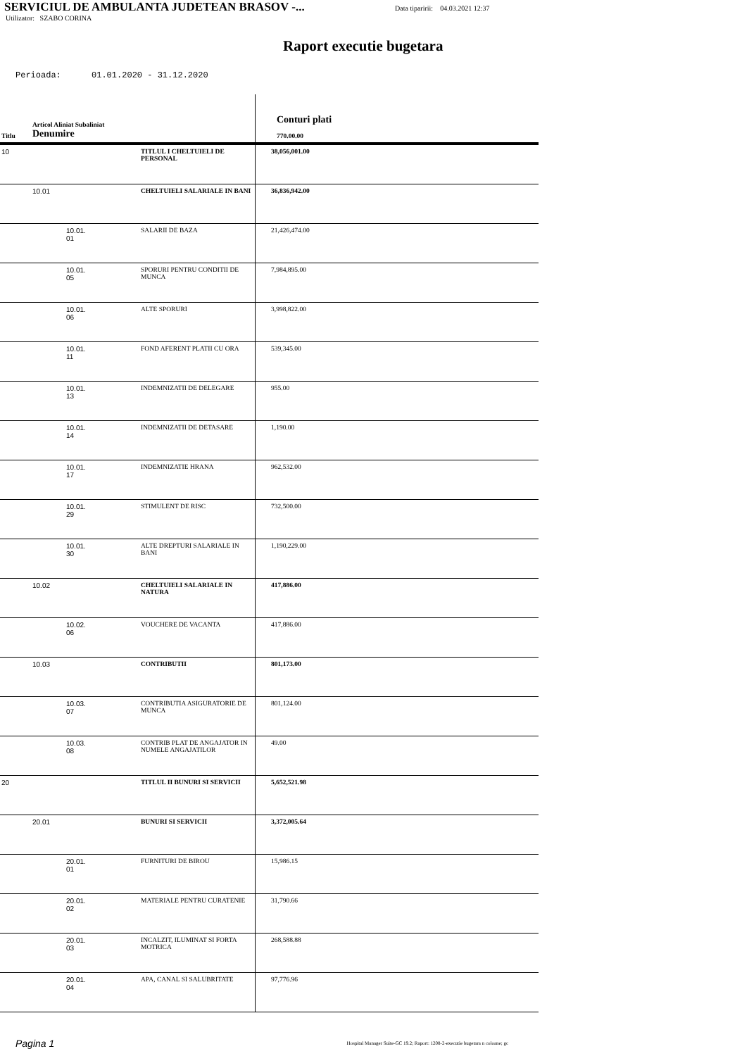SERVICIUL DE AMBULANTA JUDETEAN BRASOV -...
Data tiparirii: 04.03.2021 12:37
Utilizator: SZABO CORINA
Raport executie bugetara
Perioada: 01.01.2020 - 31.12.2020
| Titlu | Articol Aliniat Subaliniat Denumire | | Conturi plati 770.00.00 |
| --- | --- | --- | --- |
| 10 | | TITLUL I CHELTUIELI DE PERSONAL | 38,056,001.00 |
| | 10.01 | CHELTUIELI SALARIALE IN BANI | 36,836,942.00 |
| | 10.01. 01 | SALARII DE BAZA | 21,426,474.00 |
| | 10.01. 05 | SPORURI PENTRU CONDITII DE MUNCA | 7,984,895.00 |
| | 10.01. 06 | ALTE SPORURI | 3,998,822.00 |
| | 10.01. 11 | FOND AFERENT PLATII CU ORA | 539,345.00 |
| | 10.01. 13 | INDEMNIZATII DE DELEGARE | 955.00 |
| | 10.01. 14 | INDEMNIZATII DE DETASARE | 1,190.00 |
| | 10.01. 17 | INDEMNIZATIE HRANA | 962,532.00 |
| | 10.01. 29 | STIMULENT DE RISC | 732,500.00 |
| | 10.01. 30 | ALTE DREPTURI SALARIALE IN BANI | 1,190,229.00 |
| | 10.02 | CHELTUIELI SALARIALE IN NATURA | 417,886.00 |
| | 10.02. 06 | VOUCHERE DE VACANTA | 417,886.00 |
| | 10.03 | CONTRIBUTII | 801,173.00 |
| | 10.03. 07 | CONTRIBUTIA ASIGURATORIE DE MUNCA | 801,124.00 |
| | 10.03. 08 | CONTRIB PLAT DE ANGAJATOR IN NUMELE ANGAJATILOR | 49.00 |
| 20 | | TITLUL II BUNURI SI SERVICII | 5,652,521.98 |
| | 20.01 | BUNURI SI SERVICII | 3,372,005.64 |
| | 20.01. 01 | FURNITURI DE BIROU | 15,986.15 |
| | 20.01. 02 | MATERIALE PENTRU CURATENIE | 31,790.66 |
| | 20.01. 03 | INCALZIT, ILUMINAT SI FORTA MOTRICA | 268,588.88 |
| | 20.01. 04 | APA, CANAL SI SALUBRITATE | 97,776.96 |
Pagina 1 Hospital Manager Suite-GC 19.2; Raport: 1208-2-executie bugetara n coloane; gc